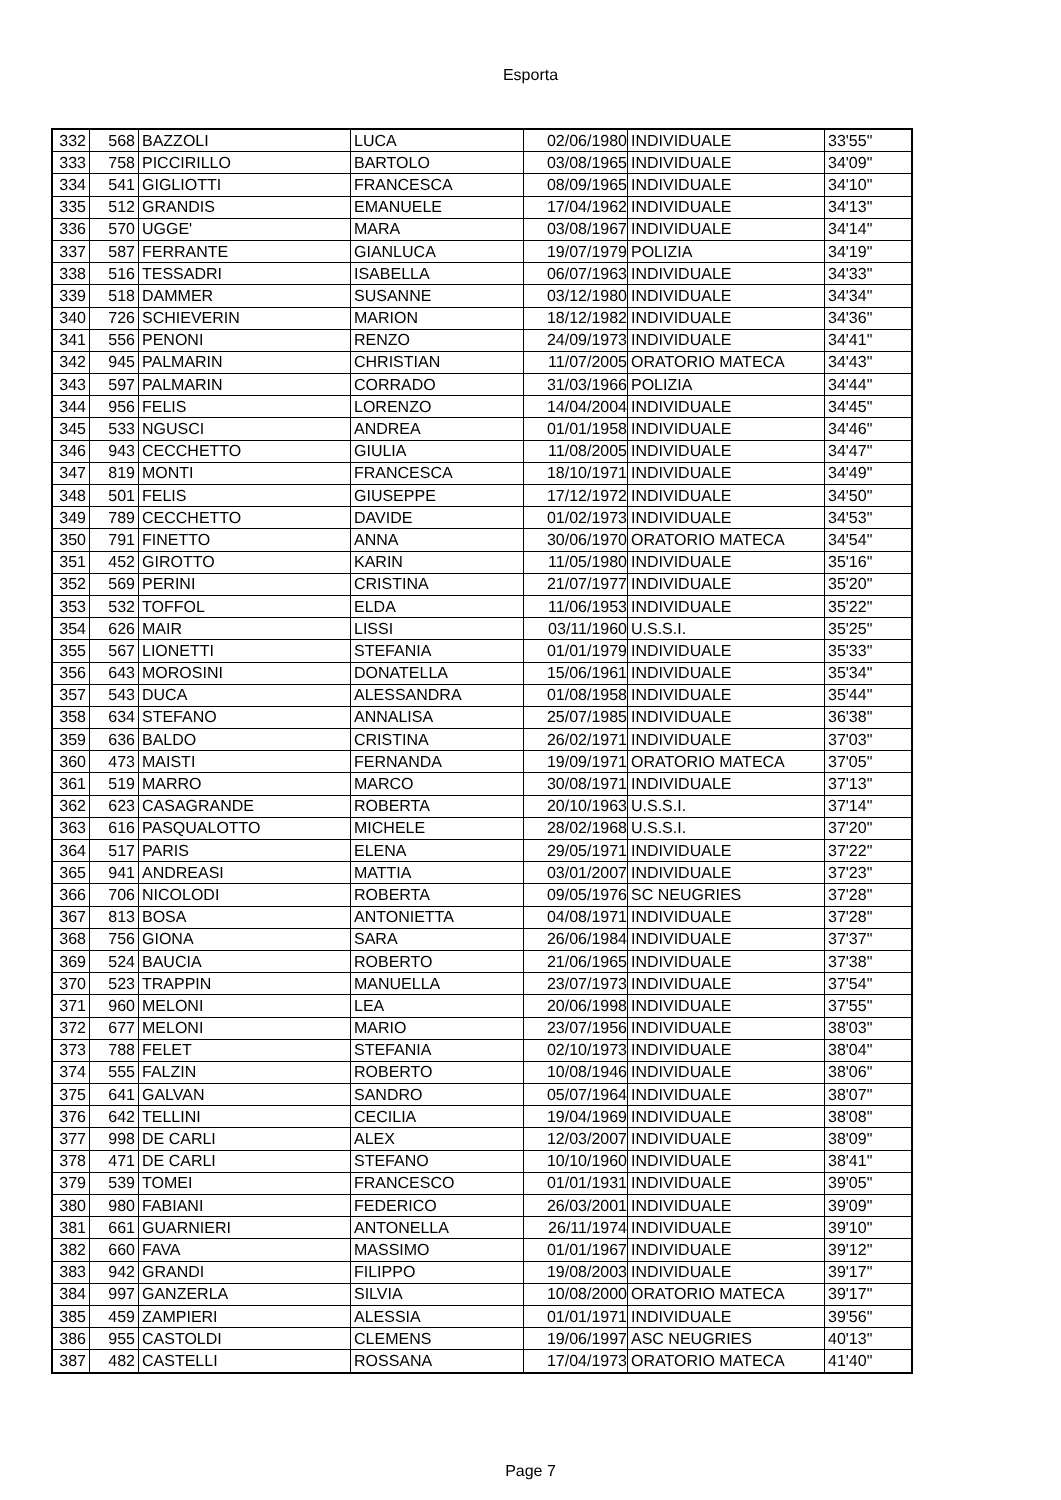Esporta
| 332 | 568 | BAZZOLI | LUCA | 02/06/1980 | INDIVIDUALE | 33'55" |
| 333 | 758 | PICCIRILLO | BARTOLO | 03/08/1965 | INDIVIDUALE | 34'09" |
| 334 | 541 | GIGLIOTTI | FRANCESCA | 08/09/1965 | INDIVIDUALE | 34'10" |
| 335 | 512 | GRANDIS | EMANUELE | 17/04/1962 | INDIVIDUALE | 34'13" |
| 336 | 570 | UGGE' | MARA | 03/08/1967 | INDIVIDUALE | 34'14" |
| 337 | 587 | FERRANTE | GIANLUCA | 19/07/1979 | POLIZIA | 34'19" |
| 338 | 516 | TESSADRI | ISABELLA | 06/07/1963 | INDIVIDUALE | 34'33" |
| 339 | 518 | DAMMER | SUSANNE | 03/12/1980 | INDIVIDUALE | 34'34" |
| 340 | 726 | SCHIEVERIN | MARION | 18/12/1982 | INDIVIDUALE | 34'36" |
| 341 | 556 | PENONI | RENZO | 24/09/1973 | INDIVIDUALE | 34'41" |
| 342 | 945 | PALMARIN | CHRISTIAN | 11/07/2005 | ORATORIO MATECA | 34'43" |
| 343 | 597 | PALMARIN | CORRADO | 31/03/1966 | POLIZIA | 34'44" |
| 344 | 956 | FELIS | LORENZO | 14/04/2004 | INDIVIDUALE | 34'45" |
| 345 | 533 | NGUSCI | ANDREA | 01/01/1958 | INDIVIDUALE | 34'46" |
| 346 | 943 | CECCHETTO | GIULIA | 11/08/2005 | INDIVIDUALE | 34'47" |
| 347 | 819 | MONTI | FRANCESCA | 18/10/1971 | INDIVIDUALE | 34'49" |
| 348 | 501 | FELIS | GIUSEPPE | 17/12/1972 | INDIVIDUALE | 34'50" |
| 349 | 789 | CECCHETTO | DAVIDE | 01/02/1973 | INDIVIDUALE | 34'53" |
| 350 | 791 | FINETTO | ANNA | 30/06/1970 | ORATORIO MATECA | 34'54" |
| 351 | 452 | GIROTTO | KARIN | 11/05/1980 | INDIVIDUALE | 35'16" |
| 352 | 569 | PERINI | CRISTINA | 21/07/1977 | INDIVIDUALE | 35'20" |
| 353 | 532 | TOFFOL | ELDA | 11/06/1953 | INDIVIDUALE | 35'22" |
| 354 | 626 | MAIR | LISSI | 03/11/1960 | U.S.S.I. | 35'25" |
| 355 | 567 | LIONETTI | STEFANIA | 01/01/1979 | INDIVIDUALE | 35'33" |
| 356 | 643 | MOROSINI | DONATELLA | 15/06/1961 | INDIVIDUALE | 35'34" |
| 357 | 543 | DUCA | ALESSANDRA | 01/08/1958 | INDIVIDUALE | 35'44" |
| 358 | 634 | STEFANO | ANNALISA | 25/07/1985 | INDIVIDUALE | 36'38" |
| 359 | 636 | BALDO | CRISTINA | 26/02/1971 | INDIVIDUALE | 37'03" |
| 360 | 473 | MAISTI | FERNANDA | 19/09/1971 | ORATORIO MATECA | 37'05" |
| 361 | 519 | MARRO | MARCO | 30/08/1971 | INDIVIDUALE | 37'13" |
| 362 | 623 | CASAGRANDE | ROBERTA | 20/10/1963 | U.S.S.I. | 37'14" |
| 363 | 616 | PASQUALOTTO | MICHELE | 28/02/1968 | U.S.S.I. | 37'20" |
| 364 | 517 | PARIS | ELENA | 29/05/1971 | INDIVIDUALE | 37'22" |
| 365 | 941 | ANDREASI | MATTIA | 03/01/2007 | INDIVIDUALE | 37'23" |
| 366 | 706 | NICOLODI | ROBERTA | 09/05/1976 | SC NEUGRIES | 37'28" |
| 367 | 813 | BOSA | ANTONIETTA | 04/08/1971 | INDIVIDUALE | 37'28" |
| 368 | 756 | GIONA | SARA | 26/06/1984 | INDIVIDUALE | 37'37" |
| 369 | 524 | BAUCIA | ROBERTO | 21/06/1965 | INDIVIDUALE | 37'38" |
| 370 | 523 | TRAPPIN | MANUELLA | 23/07/1973 | INDIVIDUALE | 37'54" |
| 371 | 960 | MELONI | LEA | 20/06/1998 | INDIVIDUALE | 37'55" |
| 372 | 677 | MELONI | MARIO | 23/07/1956 | INDIVIDUALE | 38'03" |
| 373 | 788 | FELET | STEFANIA | 02/10/1973 | INDIVIDUALE | 38'04" |
| 374 | 555 | FALZIN | ROBERTO | 10/08/1946 | INDIVIDUALE | 38'06" |
| 375 | 641 | GALVAN | SANDRO | 05/07/1964 | INDIVIDUALE | 38'07" |
| 376 | 642 | TELLINI | CECILIA | 19/04/1969 | INDIVIDUALE | 38'08" |
| 377 | 998 | DE CARLI | ALEX | 12/03/2007 | INDIVIDUALE | 38'09" |
| 378 | 471 | DE CARLI | STEFANO | 10/10/1960 | INDIVIDUALE | 38'41" |
| 379 | 539 | TOMEI | FRANCESCO | 01/01/1931 | INDIVIDUALE | 39'05" |
| 380 | 980 | FABIANI | FEDERICO | 26/03/2001 | INDIVIDUALE | 39'09" |
| 381 | 661 | GUARNIERI | ANTONELLA | 26/11/1974 | INDIVIDUALE | 39'10" |
| 382 | 660 | FAVA | MASSIMO | 01/01/1967 | INDIVIDUALE | 39'12" |
| 383 | 942 | GRANDI | FILIPPO | 19/08/2003 | INDIVIDUALE | 39'17" |
| 384 | 997 | GANZERLA | SILVIA | 10/08/2000 | ORATORIO MATECA | 39'17" |
| 385 | 459 | ZAMPIERI | ALESSIA | 01/01/1971 | INDIVIDUALE | 39'56" |
| 386 | 955 | CASTOLDI | CLEMENS | 19/06/1997 | ASC NEUGRIES | 40'13" |
| 387 | 482 | CASTELLI | ROSSANA | 17/04/1973 | ORATORIO MATECA | 41'40" |
Page 7